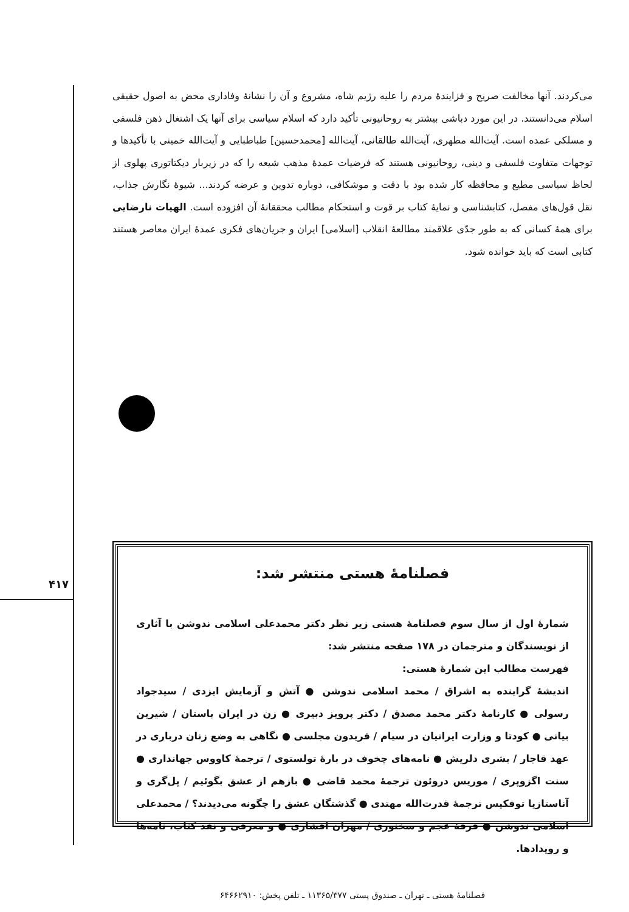۴۱۷
می‌کردند. آنها مخالفت صریح و فزایندهٔ مردم را علیه رژیم شاه، مشروع و آن را نشانهٔ وفاداری محض به اصول حقیقی اسلام می‌دانستند. در این مورد دباشی بیشتر به روحانیونی تأکید دارد که اسلام سیاسی برای آنها یک اشتغال ذهن فلسفی و مسلکی عمده است. آیت‌الله مطهری، آیت‌الله طالقانی، آیت‌الله [محمدحسین] طباطبایی و آیت‌الله خمینی با تأکیدها و توجهات متفاوت فلسفی و دینی، روحانیونی هستند که فرضیات عمدهٔ مذهب شیعه را که در زیربار دیکتاتوری پهلوی از لحاظ سیاسی مطیع و محافظه کار شده بود با دقت و موشکافی، دوباره تدوین و عرضه کردند... شیوهٔ نگارش جذاب، نقل قول‌های مفصل، کتابشناسی و نمایهٔ کتاب بر قوت و استحکام مطالب محققانهٔ آن افزوده است. الهیات نارضایی برای همهٔ کسانی که به طور جدّی علاقمند مطالعهٔ انقلاب [اسلامی] ایران و جریان‌های فکری عمدهٔ ایران معاصر هستند کتابی است که باید خوانده شود.
فصلنامهٔ هستی منتشر شد:
شمارهٔ اول از سال سوم فصلنامهٔ هستی زیر نظر دکتر محمدعلی اسلامی ندوشن با آثاری از نویسندگان و مترجمان در ۱۷۸ صفحه منتشر شد:
فهرست مطالب این شمارهٔ هستی:
اندیشهٔ گراینده به اشراق / محمد اسلامی ندوشن ● آتش و آزمایش ایزدی / سیدجواد رسولی ● کارنامهٔ دکتر محمد مصدق / دکتر پرویز دبیری ● زن در ایران باستان / شیرین بیانی ● کودتا و وزارت ایرانیان در سیام / فریدون مجلسی ● نگاهی به وضع زنان درباری در عهد قاجار / بشری دلریش ● نامه‌های چخوف در بارهٔ تولستوی / ترجمهٔ کاووس جهانداری ● سنت اگزوپری / موریس دروئون ترجمهٔ محمد قاضی ● بازهم از عشق بگوئیم / پل‌گری و آناستازیا توفکیس ترجمهٔ قدرت‌الله مهتدی ● گذشتگان عشق را چگونه می‌دیدند؟ / محمدعلی اسلامی ندوشن ● فرقهٔ عجم و سخنوری / مهران افشاری ● و معرفی و نقد کتاب، نامه‌ها و رویدادها.
فصلنامهٔ هستی ـ تهران ـ صندوق پستی ۱۱۳۶۵/۳۷۷ ـ تلفن پخش: ۶۴۶۶۲۹۱۰